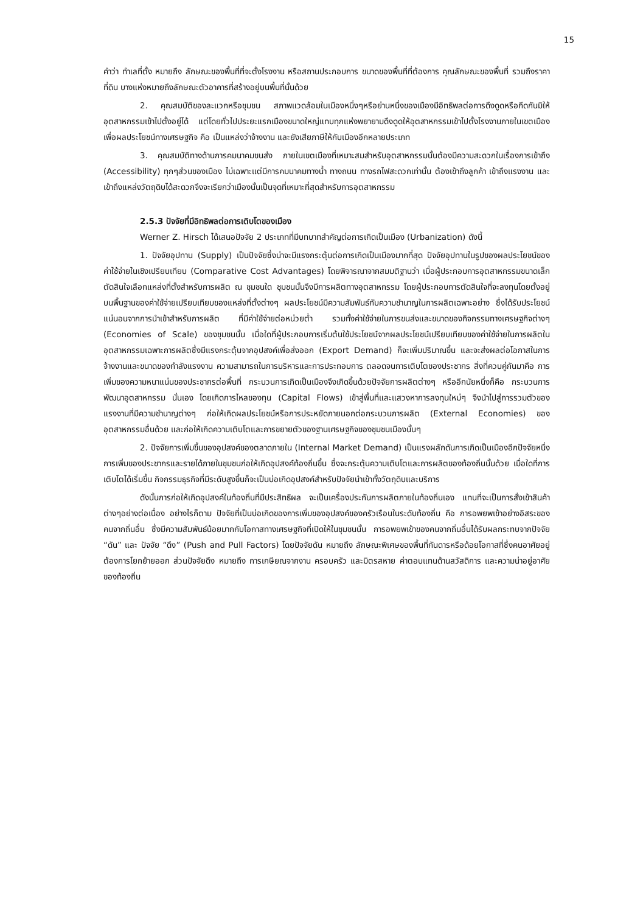15
คำว่า ทำเลที่ตั้ง หมายถึง ลักษณะของพื้นที่ที่จะตั้งโรงงาน หรือสถานประกอบการ ขนาดของพื้นที่ที่ต้องการ คุณลักษณะของพื้นที่ รวมถึงราคาที่ดิน บางแห่งหมายถึงลักษณะตัวอาคารที่สร้างอยู่บนพื้นที่นั้นด้วย
2. คุณสมบัติของละแวกหรือชุมชน สภาพแวดล้อมในเมืองหนึ่งๆหรือย่านหนึ่งของเมืองมีอิทธิพลต่อการดึงดูดหรือกีดกันมิให้อุตสาหกรรมเข้าไปตั้งอยู่ได้ แต่โดยทั่วไปประยะแรกเมืองขนาดใหญ่แทบทุกแห่งพยายามดึงดูดให้อุตสาหกรรมเข้าไปตั้งโรงงานภายในเขตเมือง เพื่อผลประโยชน์ทางเศรษฐกิจ คือ เป็นแหล่งว่าจ้างงาน และยังเสียภาษีให้กับเมืองอีกหลายประเภท
3. คุณสมบัติทางด้านการคมนาคมขนส่ง ภายในเขตเมืองที่เหมาะสมสำหรับอุตสาหกรรมนั้นต้องมีความสะดวกในเรื่องการเข้าถึง (Accessibility) ทุกๆส่วนของเมือง ไม่เฉพาะแต่มีการคมนาคมทางน้ำ ทางถนน ทางรถไฟสะดวกเท่านั้น ต้องเข้าถึงลูกค้า เข้าถึงแรงงาน และเข้าถึงแหล่งวัตถุดิบได้สะดวกจึงจะเรียกว่าเมืองนั้นเป็นจุดที่เหมาะที่สุดสำหรับการอุตสาหกรรม
2.5.3 ปัจจัยที่มีอิทธิพลต่อการเติบโตของเมือง
Werner Z. Hirsch ได้เสนอปัจจัย 2 ประเภทที่มีบทบาทสำคัญต่อการเกิดเป็นเมือง (Urbanization) ดังนี้
1. ปัจจัยอุปทาน (Supply) เป็นปัจจัยซึ่งน่าจะมีแรงกระตุ้นต่อการเกิดเป็นเมืองมากที่สุด ปัจจัยอุปทานในรูปของผลประโยชน์ของค่าใช้จ่ายในเชิงเปรียบเทียบ (Comparative Cost Advantages) โดยพิจารณาจากสมมติฐานว่า เมื่อผู้ประกอบการอุตสาหกรรมขนาดเล็กตัดสินใจเลือกแหล่งที่ตั้งสำหรับการผลิต ณ ชุมชนใด ชุมชนนั้นจึงมีการผลิตทางอุตสาหกรรม โดยผู้ประกอบการตัดสินใจที่จะลงทุนโดยตั้งอยู่บนพื้นฐานของค่าใช้จ่ายเปรียบเทียบของแหล่งที่ตั้งต่างๆ ผลประโยชน์มีความสัมพันธ์กับความชำนาญในการผลิตเฉพาะอย่าง ซึ่งได้รับประโยชน์แน่นอนจากการนำเข้าสำหรับการผลิต ที่มีค่าใช้จ่ายต่อหน่วยต่ำ รวมทั้งค่าใช้จ่ายในการขนส่งและขนาดของกิจกรรมทางเศรษฐกิจต่างๆ (Economies of Scale) ของชุมชนนั้น เมื่อใดที่ผู้ประกอบการเริ่มต้นใช้ประโยชน์จากผลประโยชน์เปรียบเทียบของค่าใช้จ่ายในการผลิตในอุตสาหกรรมเฉพาะการผลิตซึ่งมีแรงกระตุ้นจากอุปสงค์เพื่อส่งออก (Export Demand) ก็จะเพิ่มปริมาณขึ้น และจะส่งผลต่อโอกาสในการจ้างงานและขนาดของกำลังแรงงาน ความสามารถในการบริหารและการประกอบการ ตลอดจนการเติบโตของประชากร สิ่งที่ควบคู่กันมาคือ การเพิ่มของความหนาแน่นของประชากรต่อพื้นที่ กระบวนการเกิดเป็นเมืองจึงเกิดขึ้นด้วยปัจจัยการผลิตต่างๆ หรืออีกนัยหนึ่งก็คือ กระบวนการพัฒนาอุตสาหกรรม นั่นเอง โดยเกิดการไหลของทุน (Capital Flows) เข้าสู่พื้นที่และแสวงหาการลงทุนใหม่ๆ จึงนำไปสู่การรวมตัวของแรงงานที่มีความชำนาญต่างๆ ก่อให้เกิดผลประโยชน์หรือการประหยัดภายนอกต่อกระบวนการผลิต (External Economies) ของอุตสาหกรรมอื่นด้วย และก่อให้เกิดความเติบโตและการขยายตัวของฐานเศรษฐกิจของชุมชนเมืองนั้นๆ
2. ปัจจัยการเพิ่มขึ้นของอุปสงค์ของตลาดภายใน (Internal Market Demand) เป็นแรงผลักดันการเกิดเป็นเมืองอีกปัจจัยหนึ่ง การเพิ่มของประชากรและรายได้ภายในชุมชนก่อให้เกิดอุปสงค์ท้องถิ่นขึ้น ซึ่งจะกระตุ้นความเติบโตและการผลิตของท้องถิ่นนั้นด้วย เมื่อใดที่การเติบโตได้เริ่มขึ้น กิจกรรมธุรกิจที่มีระดับสูงขึ้นก็จะเป็นบ่อเกิดอุปสงค์สำหรับปัจจัยนำเข้าทั้งวัตถุดิบและบริการ
ดังนั้นการก่อให้เกิดอุปสงค์ในท้องถิ่นที่มีประสิทธิผล จะเป็นเครื่องประกันการผลิตภายในท้องถิ่นเอง แทนที่จะเป็นการสั่งเข้าสินค้าต่างๆอย่างต่อเนื่อง อย่างไรก็ตาม ปัจจัยที่เป็นบ่อเกิดของการเพิ่มของอุปสงค์ของครัวเรือนในระดับท้องถิ่น คือ การอพยพเข้าอย่างอิสระของคนจากถิ่นอื่น ซึ่งมีความสัมพันธ์น้อยมากกับโอกาสทางเศรษฐกิจที่เปิดให้ในชุมชนนั้น การอพยพเข้าของคนจากถิ่นอื่นได้รับผลกระทบจากปัจจัย “ดัน” และ ปัจจัย “ดึง” (Push and Pull Factors) โดยปัจจัยดัน หมายถึง ลักษณะพิเศษของพื้นที่กันดารหรือด้อยโอกาสที่ซึ่งคนอาศัยอยู่ต้องการโยกย้ายออก ส่วนปัจจัยดึง หมายถึง การเกษียณจากงาน ครอบครัว และมิตรสหาย ค่าตอบแทนด้านสวัสดิการ และความน่าอยู่อาศัยของท้องถิ่น